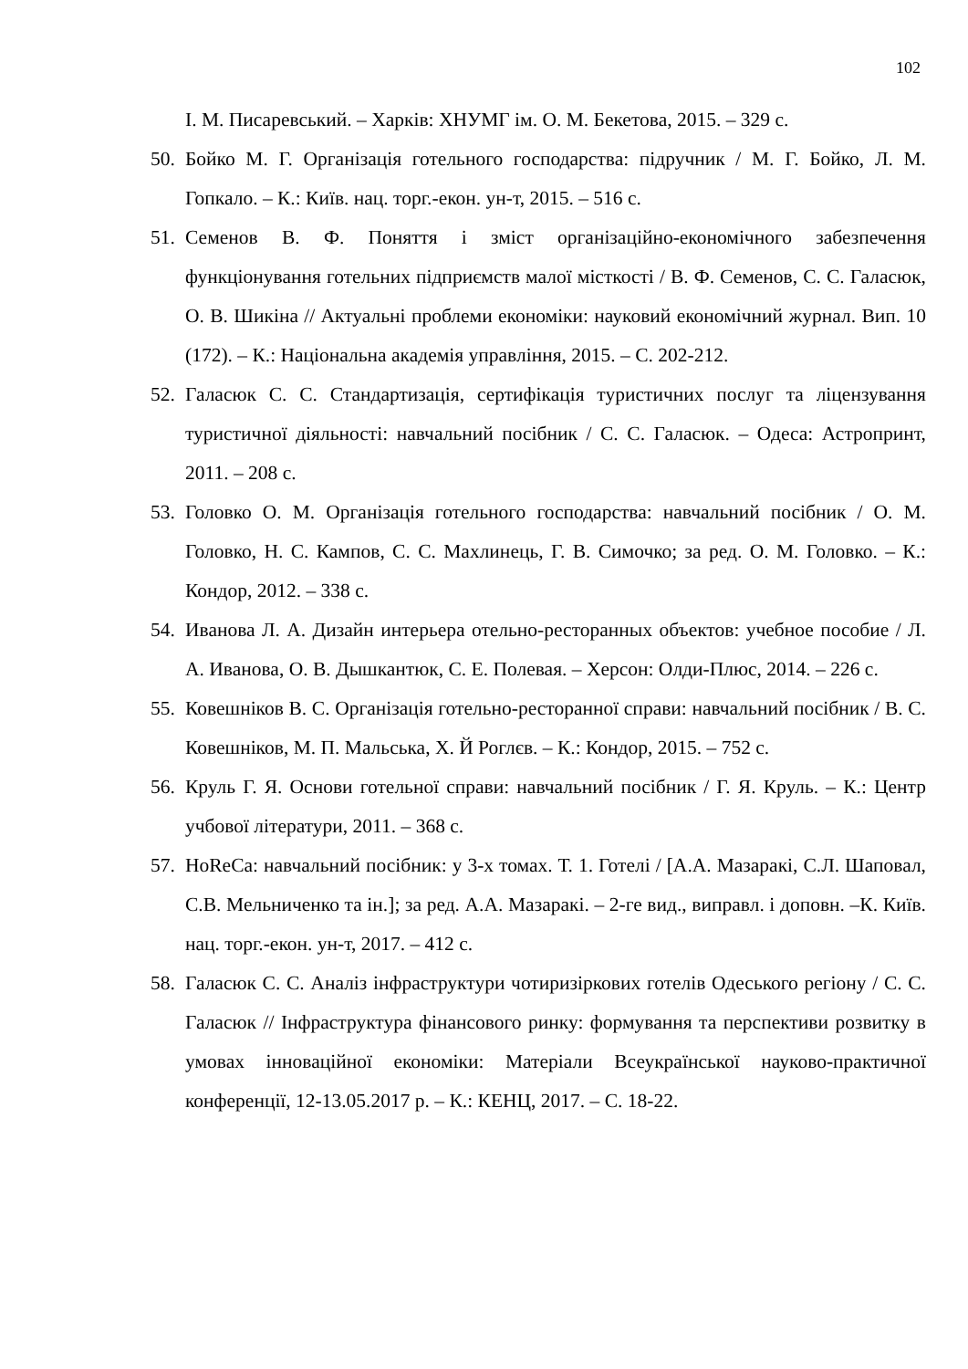102
І. М. Писаревський. – Харків: ХНУМГ ім. О. М. Бекетова, 2015. – 329 с.
50. Бойко М. Г. Організація готельного господарства: підручник / М. Г. Бойко, Л. М. Гопкало. – К.: Київ. нац. торг.-екон. ун-т, 2015. – 516 с.
51. Семенов В. Ф. Поняття і зміст організаційно-економічного забезпечення функціонування готельних підприємств малої місткості / В. Ф. Семенов, С. С. Галасюк, О. В. Шикіна // Актуальні проблеми економіки: науковий економічний журнал. Вип. 10 (172). – К.: Національна академія управління, 2015. – С. 202-212.
52. Галасюк С. С. Стандартизація, сертифікація туристичних послуг та ліцензування туристичної діяльності: навчальний посібник / С. С. Галасюк. – Одеса: Астропринт, 2011. – 208 с.
53. Головко О. М. Організація готельного господарства: навчальний посібник / О. М. Головко, Н. С. Кампов, С. С. Махлинець, Г. В. Симочко; за ред. О. М. Головко. – К.: Кондор, 2012. – 338 с.
54. Иванова Л. А. Дизайн интерьера отельно-ресторанных объектов: учебное пособие / Л. А. Иванова, О. В. Дышкантюк, С. Е. Полевая. – Херсон: Олди-Плюс, 2014. – 226 с.
55. Ковешніков В. С. Організація готельно-ресторанної справи: навчальний посібник / В. С. Ковешніков, М. П. Мальська, Х. Й Роглєв. – К.: Кондор, 2015. – 752 с.
56. Круль Г. Я. Основи готельної справи: навчальний посібник / Г. Я. Круль. – К.: Центр учбової літератури, 2011. – 368 с.
57. HoReCa: навчальний посібник: у 3-х томах. Т. 1. Готелі / [А.А. Мазаракі, С.Л. Шаповал, С.В. Мельниченко та ін.]; за ред. А.А. Мазаракі. – 2-ге вид., виправл. і доповн. –К. Київ. нац. торг.-екон. ун-т, 2017. – 412 с.
58. Галасюк С. С. Аналіз інфраструктури чотиризіркових готелів Одеського регіону / С. С. Галасюк // Інфраструктура фінансового ринку: формування та перспективи розвитку в умовах інноваційної економіки: Матеріали Всеукраїнської науково-практичної конференції, 12-13.05.2017 р. – К.: КЕНЦ, 2017. – С. 18-22.